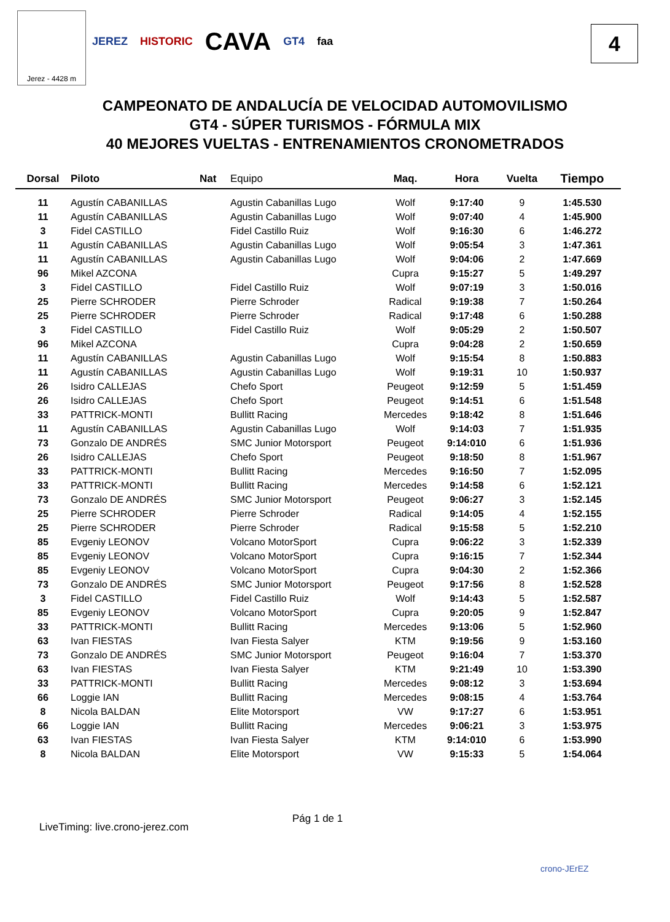Jerez - 4428 m
JEREZ HISTORIC CAVA GT4 faa 4
CAMPEONATO DE ANDALUCÍA DE VELOCIDAD AUTOMOVILISMO
GT4 - SÚPER TURISMOS - FÓRMULA MIX
40 MEJORES VUELTAS - ENTRENAMIENTOS CRONOMETRADOS
| Dorsal | Piloto | Nat | Equipo | Maq. | Hora | Vuelta | Tiempo |
| --- | --- | --- | --- | --- | --- | --- | --- |
| 11 | Agustín CABANILLAS | | Agustin Cabanillas Lugo | Wolf | 9:17:40 | 9 | 1:45.530 |
| 11 | Agustín CABANILLAS | | Agustin Cabanillas Lugo | Wolf | 9:07:40 | 4 | 1:45.900 |
| 3 | Fidel CASTILLO | | Fidel Castillo Ruiz | Wolf | 9:16:30 | 6 | 1:46.272 |
| 11 | Agustín CABANILLAS | | Agustin Cabanillas Lugo | Wolf | 9:05:54 | 3 | 1:47.361 |
| 11 | Agustín CABANILLAS | | Agustin Cabanillas Lugo | Wolf | 9:04:06 | 2 | 1:47.669 |
| 96 | Mikel AZCONA | | | Cupra | 9:15:27 | 5 | 1:49.297 |
| 3 | Fidel CASTILLO | | Fidel Castillo Ruiz | Wolf | 9:07:19 | 3 | 1:50.016 |
| 25 | Pierre SCHRODER | | Pierre Schroder | Radical | 9:19:38 | 7 | 1:50.264 |
| 25 | Pierre SCHRODER | | Pierre Schroder | Radical | 9:17:48 | 6 | 1:50.288 |
| 3 | Fidel CASTILLO | | Fidel Castillo Ruiz | Wolf | 9:05:29 | 2 | 1:50.507 |
| 96 | Mikel AZCONA | | | Cupra | 9:04:28 | 2 | 1:50.659 |
| 11 | Agustín CABANILLAS | | Agustin Cabanillas Lugo | Wolf | 9:15:54 | 8 | 1:50.883 |
| 11 | Agustín CABANILLAS | | Agustin Cabanillas Lugo | Wolf | 9:19:31 | 10 | 1:50.937 |
| 26 | Isidro CALLEJAS | | Chefo Sport | Peugeot | 9:12:59 | 5 | 1:51.459 |
| 26 | Isidro CALLEJAS | | Chefo Sport | Peugeot | 9:14:51 | 6 | 1:51.548 |
| 33 | PATTRICK-MONTI | | Bullitt Racing | Mercedes | 9:18:42 | 8 | 1:51.646 |
| 11 | Agustín CABANILLAS | | Agustin Cabanillas Lugo | Wolf | 9:14:03 | 7 | 1:51.935 |
| 73 | Gonzalo DE ANDRÉS | | SMC Junior Motorsport | Peugeot | 9:14:010 | 6 | 1:51.936 |
| 26 | Isidro CALLEJAS | | Chefo Sport | Peugeot | 9:18:50 | 8 | 1:51.967 |
| 33 | PATTRICK-MONTI | | Bullitt Racing | Mercedes | 9:16:50 | 7 | 1:52.095 |
| 33 | PATTRICK-MONTI | | Bullitt Racing | Mercedes | 9:14:58 | 6 | 1:52.121 |
| 73 | Gonzalo DE ANDRÉS | | SMC Junior Motorsport | Peugeot | 9:06:27 | 3 | 1:52.145 |
| 25 | Pierre SCHRODER | | Pierre Schroder | Radical | 9:14:05 | 4 | 1:52.155 |
| 25 | Pierre SCHRODER | | Pierre Schroder | Radical | 9:15:58 | 5 | 1:52.210 |
| 85 | Evgeniy LEONOV | | Volcano MotorSport | Cupra | 9:06:22 | 3 | 1:52.339 |
| 85 | Evgeniy LEONOV | | Volcano MotorSport | Cupra | 9:16:15 | 7 | 1:52.344 |
| 85 | Evgeniy LEONOV | | Volcano MotorSport | Cupra | 9:04:30 | 2 | 1:52.366 |
| 73 | Gonzalo DE ANDRÉS | | SMC Junior Motorsport | Peugeot | 9:17:56 | 8 | 1:52.528 |
| 3 | Fidel CASTILLO | | Fidel Castillo Ruiz | Wolf | 9:14:43 | 5 | 1:52.587 |
| 85 | Evgeniy LEONOV | | Volcano MotorSport | Cupra | 9:20:05 | 9 | 1:52.847 |
| 33 | PATTRICK-MONTI | | Bullitt Racing | Mercedes | 9:13:06 | 5 | 1:52.960 |
| 63 | Ivan FIESTAS | | Ivan Fiesta Salyer | KTM | 9:19:56 | 9 | 1:53.160 |
| 73 | Gonzalo DE ANDRÉS | | SMC Junior Motorsport | Peugeot | 9:16:04 | 7 | 1:53.370 |
| 63 | Ivan FIESTAS | | Ivan Fiesta Salyer | KTM | 9:21:49 | 10 | 1:53.390 |
| 33 | PATTRICK-MONTI | | Bullitt Racing | Mercedes | 9:08:12 | 3 | 1:53.694 |
| 66 | Loggie IAN | | Bullitt Racing | Mercedes | 9:08:15 | 4 | 1:53.764 |
| 8 | Nicola BALDAN | | Elite Motorsport | VW | 9:17:27 | 6 | 1:53.951 |
| 66 | Loggie IAN | | Bullitt Racing | Mercedes | 9:06:21 | 3 | 1:53.975 |
| 63 | Ivan FIESTAS | | Ivan Fiesta Salyer | KTM | 9:14:010 | 6 | 1:53.990 |
| 8 | Nicola BALDAN | | Elite Motorsport | VW | 9:15:33 | 5 | 1:54.064 |
Pág 1 de 1
LiveTiming: live.crono-jerez.com
crono-JErEZ